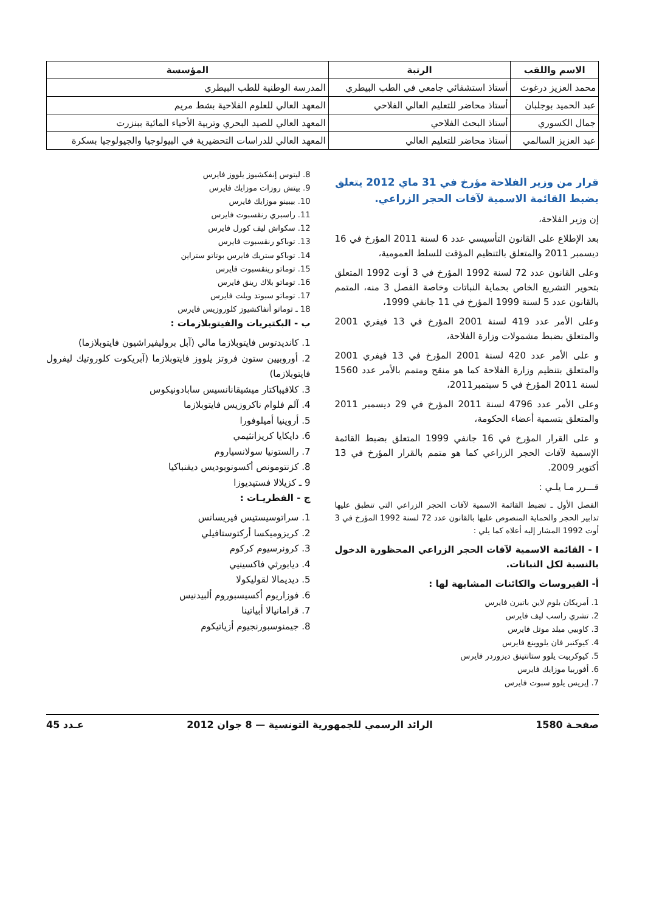| الاسم واللقب | الرتبة | المؤسسة |
| --- | --- | --- |
| محمد العزيز درغوث | أستاذ استشفائي جامعي في الطب البيطري | المدرسة الوطنية للطب البيطري |
| عبد الحميد بوجلبان | أستاذ محاضر للتعليم العالي الفلاحي | المعهد العالي للعلوم الفلاحية بشط مريم |
| جمال الكسوري | أستاذ البحث الفلاحي | المعهد العالي للصيد البحري وتربية الأحياء المائية ببنزرت |
| عبد العزيز السالمي | أستاذ محاضر للتعليم العالي | المعهد العالي للدراسات التحضيرية في البيولوجيا والجيولوجيا بسكرة |
قرار من وزير الفلاحة مؤرخ في 31 ماي 2012 يتعلق بضبط القائمة الاسمية لآفات الحجر الزراعي.
إن وزير الفلاحة،
بعد الإطلاع على القانون التأسيسي عدد 6 لسنة 2011 المؤرخ في 16 ديسمبر 2011 والمتعلق بالتنظيم المؤقت للسلط العمومية،
وعلى القانون عدد 72 لسنة 1992 المؤرخ في 3 أوت 1992 المتعلق بتحوير التشريع الخاص بحماية النباتات وخاصة الفصل 3 منه، المتمم بالقانون عدد 5 لسنة 1999 المؤرخ في 11 جانفي 1999،
وعلى الأمر عدد 419 لسنة 2001 المؤرخ في 13 فيفري 2001 والمتعلق بضبط مشمولات وزارة الفلاحة،
و على الأمر عدد 420 لسنة 2001 المؤرخ في 13 فيفري 2001 والمتعلق بتنظيم وزارة الفلاحة كما هو منقح ومتمم بالأمر عدد 1560 لسنة 2011 المؤرخ في 5 سبتمبر2011،
وعلى الأمر عدد 4796 لسنة 2011 المؤرخ في 29 ديسمبر 2011 والمتعلق بتسمية أعضاء الحكومة،
و على القرار المؤرخ في 16 جانفي 1999 المتعلق بضبط القائمة الإسمية لآفات الحجر الزراعي كما هو متمم بالقرار المؤرخ في 13 أكتوبر 2009.
قـــرر مـا يلـي :
الفصل الأول ـ تضبط القائمة الاسمية لآفات الحجر الزراعي التي تنطبق عليها تدابير الحجر والحماية المنصوص عليها بالقانون عدد 72 لسنة 1992 المؤرخ في 3 أوت 1992 المشار إليه أعلاه كما يلي :
I - القائمة الاسمية لآفات الحجر الزراعي المحظورة الدخول بالنسبة لكل النباتات.
أ- الفيروسات والكائنات المشابهة لها :
1. أمريكان بلوم لاين باتيرن فايرس
2. تشري راسب ليف فايرس
3. كاوبيي ميلد موتل فايرس
4. كيوكنبر فان يلووينغ فايرس
5. كيوكربيت يلوو ستانتينق ديزوردر فايرس
6. أفوربيا موزايك فايرس
7. إيريس يلوو سبوت فايرس
8. ليتوس إنفكشيوز يلووز فايرس
9. بيتش روزات موزايك فايرس
10. بيبينو موزايك فايرس
11. راسبري رنقسبوت فايرس
12. سكواش ليف كورل فايرس
13. توباكو رنقسبوت فايرس
14. توباكو ستريك فايرس بوتاتو ستراين
15. توماتو رينقسبوت فايرس
16. توماتو بلاك رينق فايرس
17. توماتو سبوتد ويلت فايرس
18 ـ توماتو أنفاكشيوز كلوروزيس فايرس
ب - البكتيريات والفيتوبلازمات :
1. كانديدتوس فايتوبلازما مالي (آبل بروليفيراشيون فايتوبلازما)
2. أوروبيين ستون فروتز يلووز فايتوبلازما (آبريكوت كلوروتيك ليفرول فايتوبلازما)
3. كلافيباكتار ميشيقانانسيس سابادونيكوس
4. آلم فلوام ناكروزيس فايتوبلازما
5. أروينيا أميلوفورا
6. دايكايا كريزانثيمي
7. رالستونيا سولانسياروم
8. كزنتومونص أكسونوبوديس ديفنباكيا
9 ـ كزيلالا فستيديوزا
ج - الفطريـات :
1. سراتوسيستيس فيريسانس
2. كريزوميكسا أركتوستافيلي
3. كرونرسيوم كركوم
4. ديابورثي فاكسينيي
5. ديديمالا لقوليكولا
6. فوزاريوم أكسيسبوروم ألبيدنيس
7. قرامانيالا أبياتينا
8. جيمنوسبورنجيوم أزياتيكوم
صفحـة 1580 الرائد الرسمي للجمهورية التونسية — 8 جوان 2012 عـدد 45